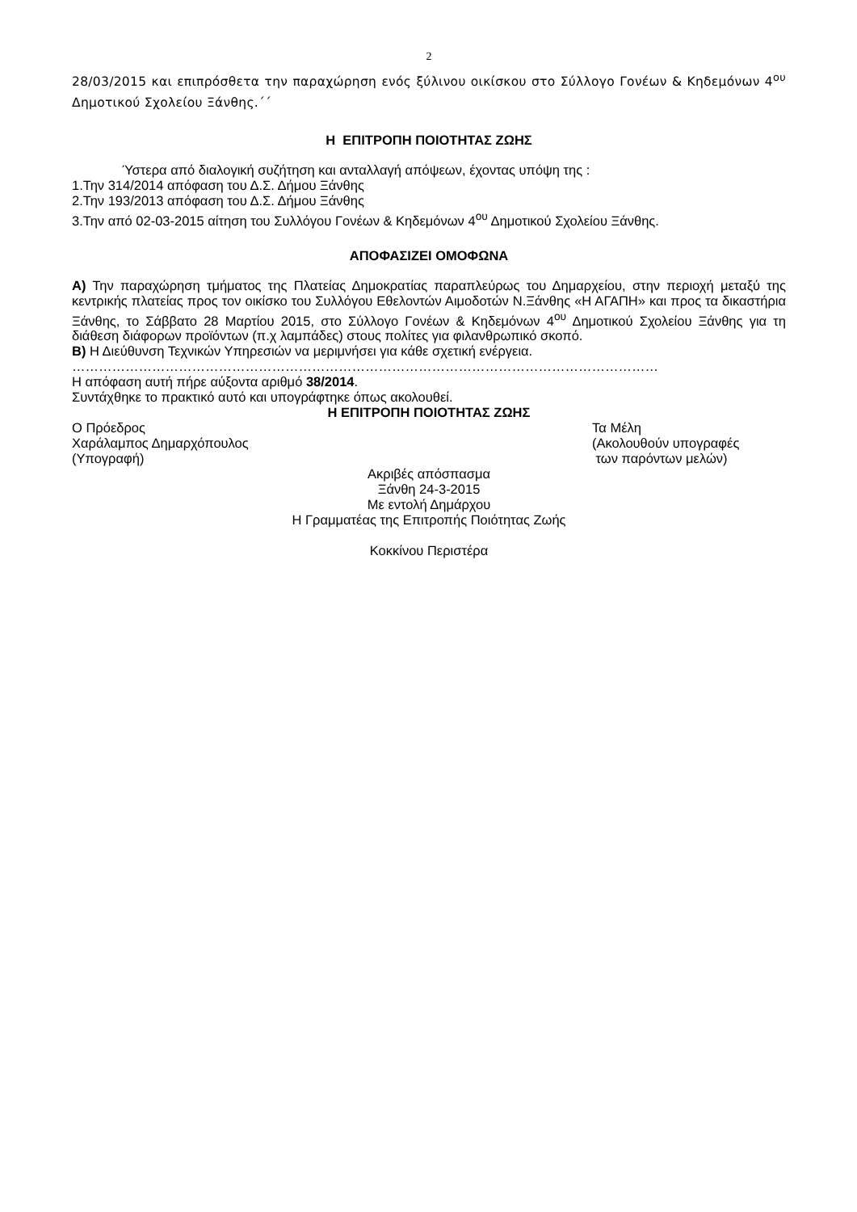2
28/03/2015 και επιπρόσθετα την παραχώρηση ενός ξύλινου οικίσκου στο Σύλλογο Γονέων & Κηδεμόνων 4<sup>ου</sup> Δημοτικού Σχολείου Ξάνθης.΄΄
Η ΕΠΙΤΡΟΠΗ ΠΟΙΟΤΗΤΑΣ ΖΩΗΣ
Ύστερα από διαλογική συζήτηση και ανταλλαγή απόψεων, έχοντας υπόψη της :
1.Την 314/2014 απόφαση του Δ.Σ. Δήμου Ξάνθης
2.Την 193/2013 απόφαση του Δ.Σ. Δήμου Ξάνθης
3.Την από 02-03-2015 αίτηση του Συλλόγου Γονέων & Κηδεμόνων 4<sup>ου</sup> Δημοτικού Σχολείου Ξάνθης.
ΑΠΟΦΑΣΙΖΕΙ ΟΜΟΦΩΝΑ
Α) Την παραχώρηση τμήματος της Πλατείας Δημοκρατίας παραπλεύρως του Δημαρχείου, στην περιοχή μεταξύ της κεντρικής πλατείας προς τον οικίσκο του Συλλόγου Εθελοντών Αιμοδοτών Ν.Ξάνθης «Η ΑΓΑΠΗ» και προς τα δικαστήρια Ξάνθης, το Σάββατο 28 Μαρτίου 2015, στο Σύλλογο Γονέων & Κηδεμόνων 4<sup>ου</sup> Δημοτικού Σχολείου Ξάνθης για τη διάθεση διάφορων προϊόντων (π.χ λαμπάδες) στους πολίτες για φιλανθρωπικό σκοπό.
Β) Η Διεύθυνση Τεχνικών Υπηρεσιών να μεριμνήσει για κάθε σχετική ενέργεια.
……………………………………………………………………………………………………………………
Η απόφαση αυτή πήρε αύξοντα αριθμό 38/2014.
Συντάχθηκε το πρακτικό αυτό και υπογράφτηκε όπως ακολουθεί.
Η ΕΠΙΤΡΟΠΗ ΠΟΙΟΤΗΤΑΣ ΖΩΗΣ
Ο Πρόεδρος Τα Μέλη
Χαράλαμπος Δημαρχόπουλος (Ακολουθούν υπογραφές
(Υπογραφή) των παρόντων μελών)
Ακριβές απόσπασμα
Ξάνθη 24-3-2015
Με εντολή Δημάρχου
Η Γραμματέας της Επιτροπής Ποιότητας Ζωής
Κοκκίνου Περιστέρα